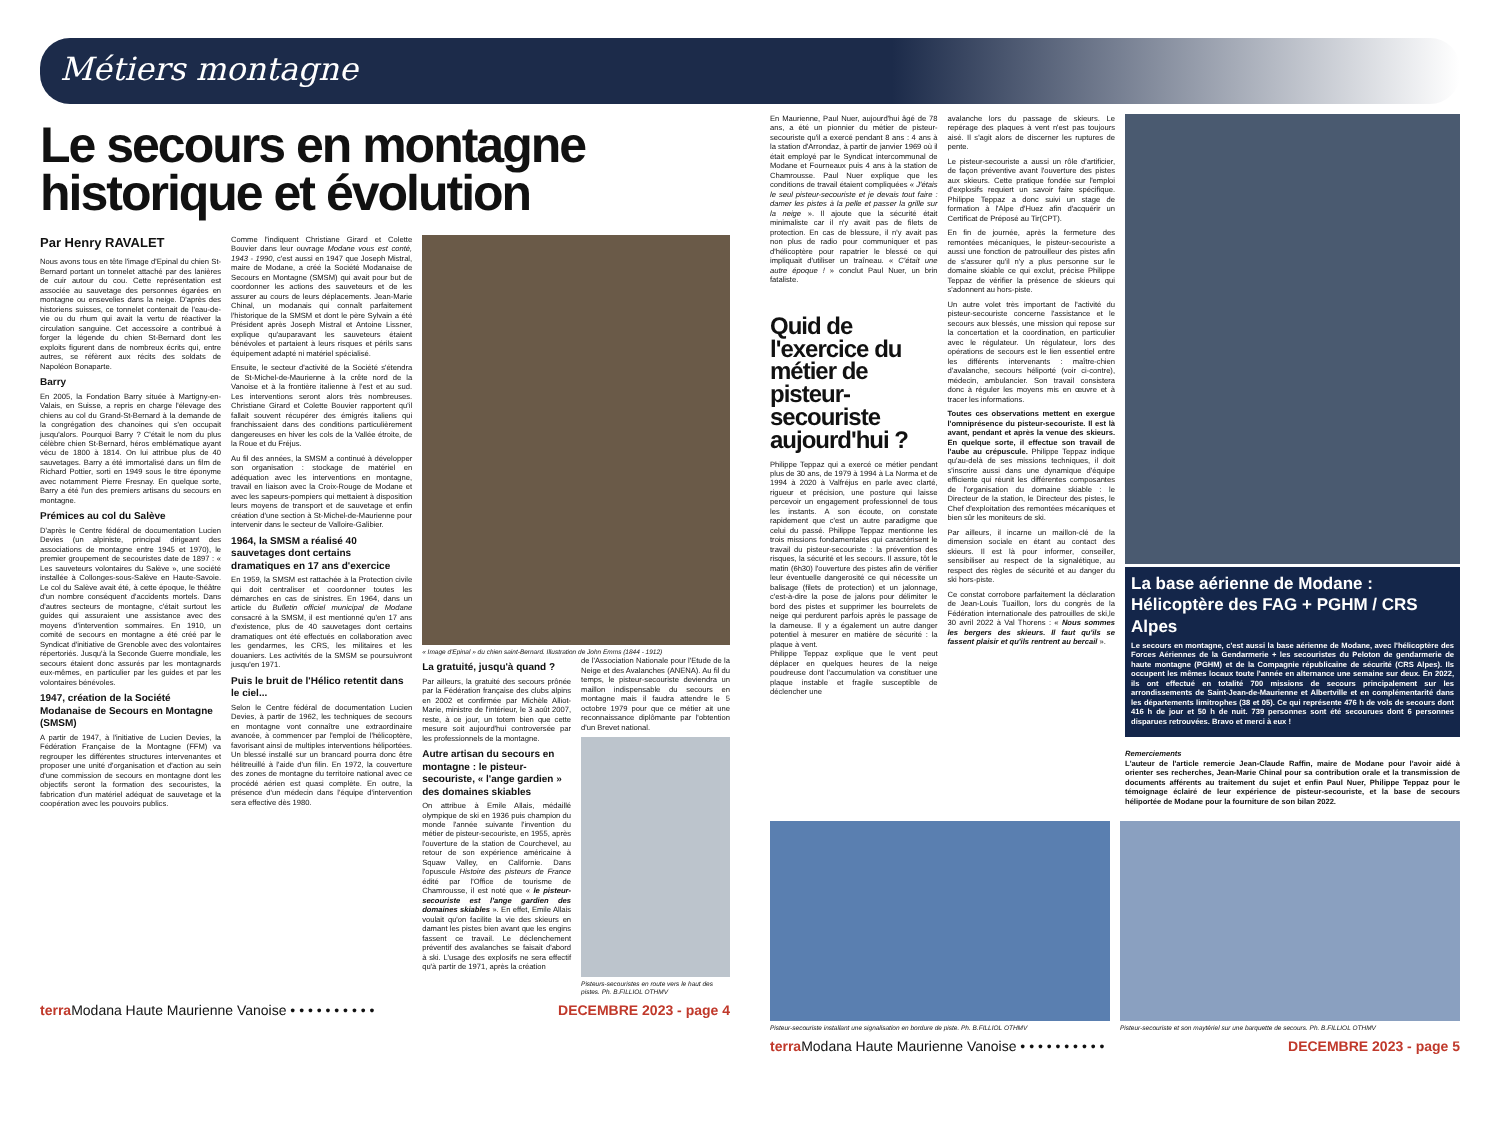Métiers montagne
Le secours en montagne
historique et évolution
Par Henry RAVALET
Nous avons tous en tête l'image d'Epinal du chien St-Bernard portant un tonnelet attaché par des lanières de cuir autour du cou. Cette représentation est associée au sauvetage des personnes égarées en montagne ou ensevelies dans la neige. D'après des historiens suisses, ce tonnelet contenait de l'eau-de-vie ou du rhum qui avait la vertu de réactiver la circulation sanguine. Cet accessoire a contribué à forger la légende du chien St-Bernard dont les exploits figurent dans de nombreux écrits qui, entre autres, se réfèrent aux récits des soldats de Napoléon Bonaparte.
Barry
En 2005, la Fondation Barry située à Martigny-en-Valais, en Suisse, a repris en charge l'élevage des chiens au col du Grand-St-Bernard à la demande de la congrégation des chanoines qui s'en occupait jusqu'alors. Pourquoi Barry ? C'était le nom du plus célèbre chien St-Bernard, héros emblématique ayant vécu de 1800 à 1814. On lui attribue plus de 40 sauvetages. Barry a été immortalisé dans un film de Richard Pottier, sorti en 1949 sous le titre éponyme avec notamment Pierre Fresnay. En quelque sorte, Barry a été l'un des premiers artisans du secours en montagne.
Prémices au col du Salève
D'après le Centre fédéral de documentation Lucien Devies (un alpiniste, principal dirigeant des associations de montagne entre 1945 et 1970), le premier groupement de secouristes date de 1897 : « Les sauveteurs volontaires du Salève », une société installée à Collonges-sous-Salève en Haute-Savoie. Le col du Salève avait été, à cette époque, le théâtre d'un nombre conséquent d'accidents mortels. Dans d'autres secteurs de montagne, c'était surtout les guides qui assuraient une assistance avec des moyens d'intervention sommaires. En 1910, un comité de secours en montagne a été créé par le Syndicat d'initiative de Grenoble avec des volontaires répertoriés. Jusqu'à la Seconde Guerre mondiale, les secours étaient donc assurés par les montagnards eux-mêmes, en particulier par les guides et par les volontaires bénévoles.
1947, création de la Société Modanaise de Secours en Montagne (SMSM)
A partir de 1947, à l'initiative de Lucien Devies, la Fédération Française de la Montagne (FFM) va regrouper les différentes structures intervenantes et proposer une unité d'organisation et d'action au sein d'une commission de secours en montagne dont les objectifs seront la formation des secouristes, la fabrication d'un matériel adéquat de sauvetage et la coopération avec les pouvoirs publics.
Comme l'indiquent Christiane Girard et Colette Bouvier dans leur ouvrage Modane vous est conté, 1943 - 1990, c'est aussi en 1947 que Joseph Mistral, maire de Modane, a créé la Société Modanaise de Secours en Montagne (SMSM) qui avait pour but de coordonner les actions des sauveteurs et de les assurer au cours de leurs déplacements. Jean-Marie Chinal, un modanais qui connaît parfaitement l'historique de la SMSM et dont le père Sylvain a été Président après Joseph Mistral et Antoine Lissner, explique qu'auparavant les sauveteurs étaient bénévoles et partaient à leurs risques et périls sans équipement adapté ni matériel spécialisé.
Ensuite, le secteur d'activité de la Société s'étendra de St-Michel-de-Maurienne à la crête nord de la Vanoise et à la frontière italienne à l'est et au sud. Les interventions seront alors très nombreuses. Christiane Girard et Colette Bouvier rapportent qu'il fallait souvent récupérer des émigrés italiens qui franchissaient dans des conditions particulièrement dangereuses en hiver les cols de la Vallée étroite, de la Roue et du Fréjus.
Au fil des années, la SMSM a continué à développer son organisation : stockage de matériel en adéquation avec les interventions en montagne, travail en liaison avec la Croix-Rouge de Modane et avec les sapeurs-pompiers qui mettaient à disposition leurs moyens de transport et de sauvetage et enfin création d'une section à St-Michel-de-Maurienne pour intervenir dans le secteur de Valloire-Galibier.
1964, la SMSM a réalisé 40 sauvetages dont certains dramatiques en 17 ans d'exercice
En 1959, la SMSM est rattachée à la Protection civile qui doit centraliser et coordonner toutes les démarches en cas de sinistres. En 1964, dans un article du Bulletin officiel municipal de Modane consacré à la SMSM, il est mentionné qu'en 17 ans d'existence, plus de 40 sauvetages dont certains dramatiques ont été effectués en collaboration avec les gendarmes, les CRS, les militaires et les douaniers. Les activités de la SMSM se poursuivront jusqu'en 1971.
Puis le bruit de l'Hélico retentit dans le ciel...
Selon le Centre fédéral de documentation Lucien Devies, à partir de 1962, les techniques de secours en montagne vont connaître une extraordinaire avancée, à commencer par l'emploi de l'hélicoptère, favorisant ainsi de multiples interventions héliportées. Un blessé installé sur un brancard pourra donc être hélitreuillé à l'aide d'un filin. En 1972, la couverture des zones de montagne du territoire national avec ce procédé aérien est quasi complète. En outre, la présence d'un médecin dans l'équipe d'intervention sera effective dès 1980.
« Image d'Epinal » du chien saint-Bernard. Illustration de John Emms (1844 - 1912)
La gratuité, jusqu'à quand ?
Par ailleurs, la gratuité des secours prônée par la Fédération française des clubs alpins en 2002 et confirmée par Michèle Alliot-Marie, ministre de l'intérieur, le 3 août 2007, reste, à ce jour, un totem bien que cette mesure soit aujourd'hui controversée par les professionnels de la montagne.
Autre artisan du secours en montagne : le pisteur-secouriste, « l'ange gardien » des domaines skiables
On attribue à Emile Allais, médaillé olympique de ski en 1936 puis champion du monde l'année suivante l'invention du métier de pisteur-secouriste, en 1955, après l'ouverture de la station de Courchevel, au retour de son expérience américaine à Squaw Valley, en Californie. Dans l'opuscule Histoire des pisteurs de France édité par l'Office de tourisme de Chamrousse, il est noté que « le pisteur-secouriste est l'ange gardien des domaines skiables ». En effet, Emile Allais voulait qu'on facilite la vie des skieurs en damant les pistes bien avant que les engins fassent ce travail. Le déclenchement préventif des avalanches se faisait d'abord à ski. L'usage des explosifs ne sera effectif qu'à partir de 1971, après la création
de l'Association Nationale pour l'Etude de la Neige et des Avalanches (ANENA). Au fil du temps, le pisteur-secouriste deviendra un maillon indispensable du secours en montagne mais il faudra attendre le 5 octobre 1979 pour que ce métier ait une reconnaissance diplômante par l'obtention d'un Brevet national.
Pisteurs-secouristes en route vers le haut des pistes. Ph. B.FILLIOL OTHMV
terra Modana Haute Maurienne Vanoise • • • • • • • • • • DECEMBRE 2023 - page 4
En Maurienne, Paul Nuer, aujourd'hui âgé de 78 ans, a été un pionnier du métier de pisteur-secouriste qu'il a exercé pendant 8 ans : 4 ans à la station d'Arrondaz, à partir de janvier 1969 où il était employé par le Syndicat intercommunal de Modane et Fourneaux puis 4 ans à la station de Chamrousse. Paul Nuer explique que les conditions de travail étaient compliquées « J'étais le seul pisteur-secouriste et je devais tout faire : damer les pistes à la pelle et passer la grille sur la neige ». Il ajoute que la sécurité était minimaliste car il n'y avait pas de filets de protection. En cas de blessure, il n'y avait pas non plus de radio pour communiquer et pas d'hélicoptère pour rapatrier le blessé ce qui impliquait d'utiliser un traîneau. « C'était une autre époque ! » conclut Paul Nuer, un brin fataliste.
Quid de l'exercice du métier de pisteur-secouriste aujourd'hui ?
Philippe Teppaz qui a exercé ce métier pendant plus de 30 ans, de 1979 à 1994 à La Norma et de 1994 à 2020 à Valfréjus en parle avec clarté, rigueur et précision, une posture qui laisse percevoir un engagement professionnel de tous les instants. A son écoute, on constate rapidement que c'est un autre paradigme que celui du passé. Philippe Teppaz mentionne les trois missions fondamentales qui caractérisent le travail du pisteur-secouriste : la prévention des risques, la sécurité et les secours. Il assure, tôt le matin (6h30) l'ouverture des pistes afin de vérifier leur éventuelle dangerosité ce qui nécessite un balisage (filets de protection) et un jalonnage, c'est-à-dire la pose de jalons pour délimiter le bord des pistes et supprimer les bourrelets de neige qui perdurent parfois après le passage de la dameuse. Il y a également un autre danger potentiel à mesurer en matière de sécurité : la plaque à vent.
Philippe Teppaz explique que le vent peut déplacer en quelques heures de la neige poudreuse dont l'accumulation va constituer une plaque instable et fragile susceptible de déclencher une
avalanche lors du passage de skieurs. Le repérage des plaques à vent n'est pas toujours aisé. Il s'agit alors de discerner les ruptures de pente.
Le pisteur-secouriste a aussi un rôle d'artificier, de façon préventive avant l'ouverture des pistes aux skieurs. Cette pratique fondée sur l'emploi d'explosifs requiert un savoir faire spécifique. Philippe Teppaz a donc suivi un stage de formation à l'Alpe d'Huez afin d'acquérir un Certificat de Préposé au Tir(CPT).
En fin de journée, après la fermeture des remontées mécaniques, le pisteur-secouriste a aussi une fonction de patrouilleur des pistes afin de s'assurer qu'il n'y a plus personne sur le domaine skiable ce qui exclut, précise Philippe Teppaz de vérifier la présence de skieurs qui s'adonnent au hors-piste.
Un autre volet très important de l'activité du pisteur-secouriste concerne l'assistance et le secours aux blessés, une mission qui repose sur la concertation et la coordination, en particulier avec le régulateur. Un régulateur, lors des opérations de secours est le lien essentiel entre les différents intervenants : maître-chien d'avalanche, secours héliporté (voir ci-contre), médecin, ambulancier. Son travail consistera donc à réguler les moyens mis en œuvre et à tracer les informations.
Toutes ces observations mettent en exergue l'omniprésence du pisteur-secouriste. Il est là avant, pendant et après la venue des skieurs. En quelque sorte, il effectue son travail de l'aube au crépuscule. Philippe Teppaz indique qu'au-delà de ses missions techniques, il doit s'inscrire aussi dans une dynamique d'équipe efficiente qui réunit les différentes composantes de l'organisation du domaine skiable : le Directeur de la station, le Directeur des pistes, le Chef d'exploitation des remontées mécaniques et bien sûr les moniteurs de ski.
Par ailleurs, il incarne un maillon-clé de la dimension sociale en étant au contact des skieurs. Il est là pour informer, conseiller, sensibiliser au respect de la signalétique, au respect des règles de sécurité et au danger du ski hors-piste.
Ce constat corrobore parfaitement la déclaration de Jean-Louis Tuaillon, lors du congrès de la Fédération internationale des patrouilles de ski,le 30 avril 2022 à Val Thorens : « Nous sommes les bergers des skieurs. Il faut qu'ils se fassent plaisir et qu'ils rentrent au bercail ».
La base aérienne de Modane : Hélicoptère des FAG + PGHM / CRS Alpes
Le secours en montagne, c'est aussi la base aérienne de Modane, avec l'hélicoptère des Forces Aériennes de la Gendarmerie + les secouristes du Peloton de gendarmerie de haute montagne (PGHM) et de la Compagnie républicaine de sécurité (CRS Alpes). Ils occupent les mêmes locaux toute l'année en alternance une semaine sur deux. En 2022, ils ont effectué en totalité 700 missions de secours principalement sur les arrondissements de Saint-Jean-de-Maurienne et Albertville et en complémentarité dans les départements limitrophes (38 et 05). Ce qui représente 476 h de vols de secours dont 416 h de jour et 50 h de nuit. 739 personnes sont été secourues dont 6 personnes disparues retrouvées. Bravo et merci à eux !
Remerciements
L'auteur de l'article remercie Jean-Claude Raffin, maire de Modane pour l'avoir aidé à orienter ses recherches, Jean-Marie Chinal pour sa contribution orale et la transmission de documents afférents au traitement du sujet et enfin Paul Nuer, Philippe Teppaz pour le témoignage éclairé de leur expérience de pisteur-secouriste, et la base de secours héliportée de Modane pour la fourniture de son bilan 2022.
Pisteur-secouriste installant une signalisation en bordure de piste. Ph. B.FILLIOL OTHMV
Pisteur-secouriste et son maytériel sur une barquette de secours. Ph. B.FILLIOL OTHMV
terra Modana Haute Maurienne Vanoise • • • • • • • • • • DECEMBRE 2023 - page 5